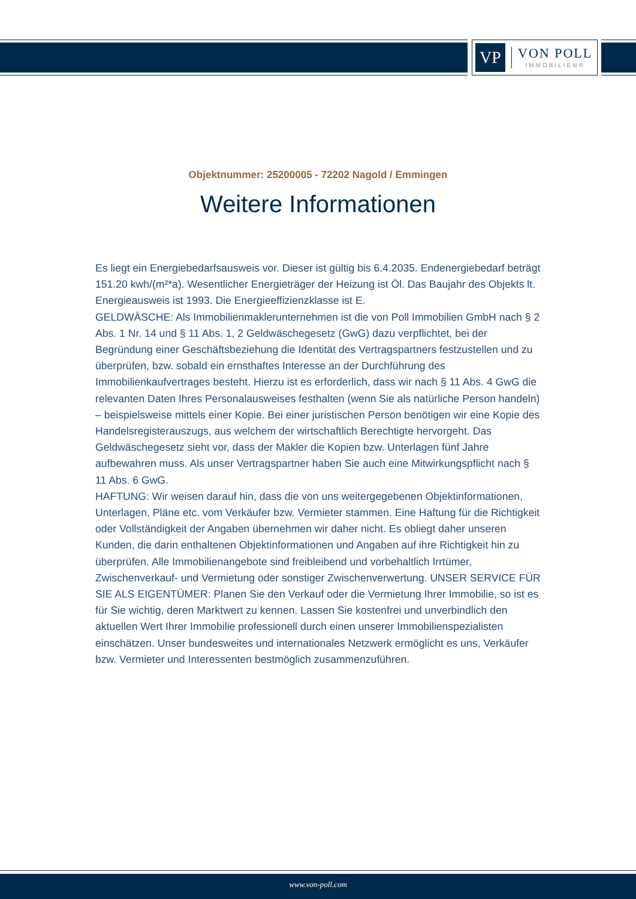VP
VON POLL
IMMOBILIEN®
Objektnummer: 25200005 - 72202 Nagold / Emmingen
Weitere Informationen
Es liegt ein Energiebedarfsausweis vor. Dieser ist gültig bis 6.4.2035. Endenergiebedarf beträgt 151.20 kwh/(m²*a). Wesentlicher Energieträger der Heizung ist Öl. Das Baujahr des Objekts lt. Energieausweis ist 1993. Die Energieeffizienzklasse ist E.
GELDWÄSCHE: Als Immobilienmaklerunternehmen ist die von Poll Immobilien GmbH nach § 2 Abs. 1 Nr. 14 und § 11 Abs. 1, 2 Geldwäschegesetz (GwG) dazu verpflichtet, bei der Begründung einer Geschäftsbeziehung die Identität des Vertragspartners festzustellen und zu überprüfen, bzw. sobald ein ernsthaftes Interesse an der Durchführung des Immobilienkaufvertrages besteht. Hierzu ist es erforderlich, dass wir nach § 11 Abs. 4 GwG die relevanten Daten Ihres Personalausweises festhalten (wenn Sie als natürliche Person handeln) – beispielsweise mittels einer Kopie. Bei einer juristischen Person benötigen wir eine Kopie des Handelsregisterauszugs, aus welchem der wirtschaftlich Berechtigte hervorgeht. Das Geldwäschegesetz sieht vor, dass der Makler die Kopien bzw. Unterlagen fünf Jahre aufbewahren muss. Als unser Vertragspartner haben Sie auch eine Mitwirkungspflicht nach § 11 Abs. 6 GwG.
HAFTUNG: Wir weisen darauf hin, dass die von uns weitergegebenen Objektinformationen, Unterlagen, Pläne etc. vom Verkäufer bzw. Vermieter stammen. Eine Haftung für die Richtigkeit oder Vollständigkeit der Angaben übernehmen wir daher nicht. Es obliegt daher unseren Kunden, die darin enthaltenen Objektinformationen und Angaben auf ihre Richtigkeit hin zu überprüfen. Alle Immobilienangebote sind freibleibend und vorbehaltlich Irrtümer, Zwischenverkauf- und Vermietung oder sonstiger Zwischenverwertung. UNSER SERVICE FÜR SIE ALS EIGENTÜMER: Planen Sie den Verkauf oder die Vermietung Ihrer Immobilie, so ist es für Sie wichtig, deren Marktwert zu kennen. Lassen Sie kostenfrei und unverbindlich den aktuellen Wert Ihrer Immobilie professionell durch einen unserer Immobilienspezialisten einschätzen. Unser bundesweites und internationales Netzwerk ermöglicht es uns, Verkäufer bzw. Vermieter und Interessenten bestmöglich zusammenzuführen.
www.von-poll.com